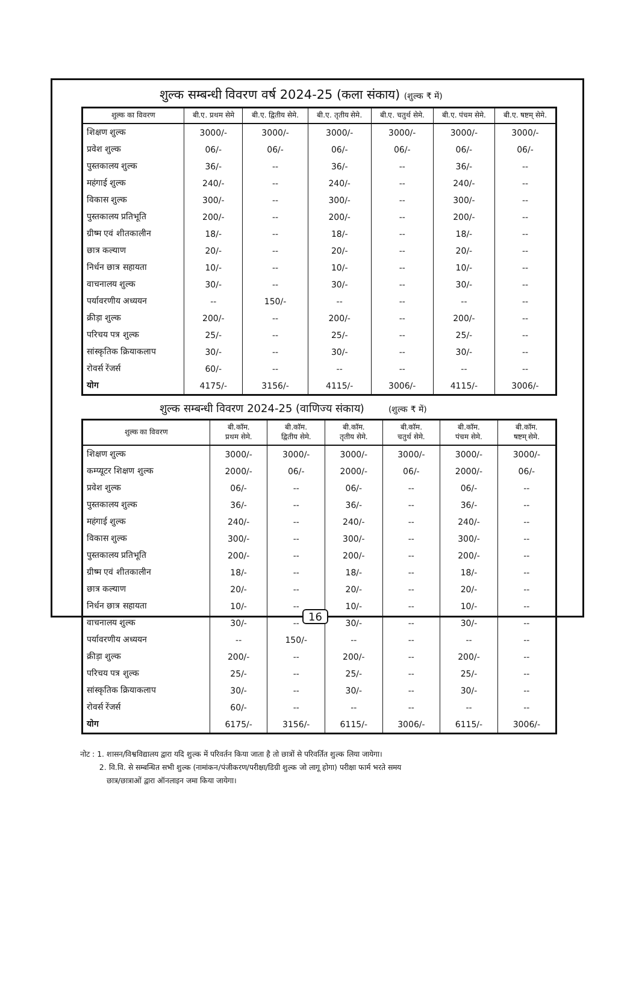शुल्क सम्बन्धी विवरण वर्ष 2024-25 (कला संकाय) (शुल्क ₹ में)
| शुल्क का विवरण | बी.ए. प्रथम सेमे | बी.ए. द्वितीय सेमे. | बी.ए. तृतीय सेमे. | बी.ए. चतुर्थ सेमे. | बी.ए. पंचम सेमे. | बी.ए. षष्टम् सेमे. |
| --- | --- | --- | --- | --- | --- | --- |
| शिक्षण शुल्क | 3000/- | 3000/- | 3000/- | 3000/- | 3000/- | 3000/- |
| प्रवेश शुल्क | 06/- | 06/- | 06/- | 06/- | 06/- | 06/- |
| पुस्तकालय शुल्क | 36/- | -- | 36/- | -- | 36/- | -- |
| महंगाई शुल्क | 240/- | -- | 240/- | -- | 240/- | -- |
| विकास शुल्क | 300/- | -- | 300/- | -- | 300/- | -- |
| पुस्तकालय प्रतिभूति | 200/- | -- | 200/- | -- | 200/- | -- |
| ग्रीष्म एवं शीतकालीन | 18/- | -- | 18/- | -- | 18/- | -- |
| छात्र कल्याण | 20/- | -- | 20/- | -- | 20/- | -- |
| निर्धन छात्र सहायता | 10/- | -- | 10/- | -- | 10/- | -- |
| वाचनालय शुल्क | 30/- | -- | 30/- | -- | 30/- | -- |
| पर्यावरणीय अध्ययन | -- | 150/- | -- | -- | -- | -- |
| क्रीड़ा शुल्क | 200/- | -- | 200/- | -- | 200/- | -- |
| परिचय पत्र शुल्क | 25/- | -- | 25/- | -- | 25/- | -- |
| सांस्कृतिक क्रियाकलाप | 30/- | -- | 30/- | -- | 30/- | -- |
| रोवर्स रेंजर्स | 60/- | -- | -- | -- | -- | -- |
| योग | 4175/- | 3156/- | 4115/- | 3006/- | 4115/- | 3006/- |
शुल्क सम्बन्धी विवरण 2024-25 (वाणिज्य संकाय) (शुल्क ₹ में)
| शुल्क का विवरण | बी.कॉम. प्रथम सेमे. | बी.कॉम. द्वितीय सेमे. | बी.कॉम. तृतीय सेमे. | बी.कॉम. चतुर्थ सेमे. | बी.कॉम. पंचम सेमे. | बी.कॉम. षष्टम् सेमे. |
| --- | --- | --- | --- | --- | --- | --- |
| शिक्षण शुल्क | 3000/- | 3000/- | 3000/- | 3000/- | 3000/- | 3000/- |
| कम्प्यूटर शिक्षण शुल्क | 2000/- | 06/- | 2000/- | 06/- | 2000/- | 06/- |
| प्रवेश शुल्क | 06/- | -- | 06/- | -- | 06/- | -- |
| पुस्तकालय शुल्क | 36/- | -- | 36/- | -- | 36/- | -- |
| महंगाई शुल्क | 240/- | -- | 240/- | -- | 240/- | -- |
| विकास शुल्क | 300/- | -- | 300/- | -- | 300/- | -- |
| पुस्तकालय प्रतिभूति | 200/- | -- | 200/- | -- | 200/- | -- |
| ग्रीष्म एवं शीतकालीन | 18/- | -- | 18/- | -- | 18/- | -- |
| छात्र कल्याण | 20/- | -- | 20/- | -- | 20/- | -- |
| निर्धन छात्र सहायता | 10/- | -- | 10/- | -- | 10/- | -- |
| वाचनालय शुल्क | 30/- | -- | 30/- | -- | 30/- | -- |
| पर्यावरणीय अध्ययन | -- | 150/- | -- | -- | -- | -- |
| क्रीड़ा शुल्क | 200/- | -- | 200/- | -- | 200/- | -- |
| परिचय पत्र शुल्क | 25/- | -- | 25/- | -- | 25/- | -- |
| सांस्कृतिक क्रियाकलाप | 30/- | -- | 30/- | -- | 30/- | -- |
| रोवर्स रेंजर्स | 60/- | -- | -- | -- | -- | -- |
| योग | 6175/- | 3156/- | 6115/- | 3006/- | 6115/- | 3006/- |
नोट : 1. शासन/विश्वविद्यालय द्वारा यदि शुल्क में परिवर्तन किया जाता है तो छात्रों से परिवर्तित शुल्क लिया जायेगा।
2. वि.वि. से सम्बन्धित सभी शुल्क (नामांकन/पंजीकरण/परीक्षा/डिग्री शुल्क जो लागू होगा) परीक्षा फार्म भरते समय
छात्र/छात्राओं द्वारा ऑनलाइन जमा किया जायेगा।
16